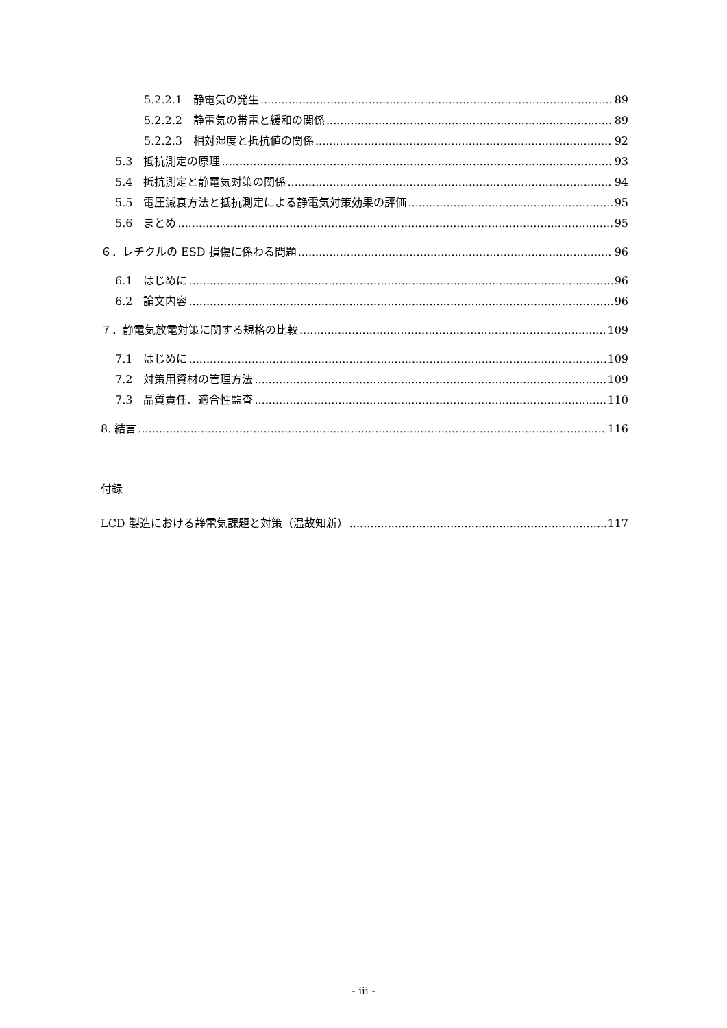5.2.2.1　静電気の発生 89
5.2.2.2　静電気の帯電と緩和の関係 89
5.2.2.3　相対湿度と抵抗値の関係 92
5.3　抵抗測定の原理 93
5.4　抵抗測定と静電気対策の関係 94
5.5　電圧減衰方法と抵抗測定による静電気対策効果の評価 95
5.6　まとめ 95
６．レチクルの ESD 損傷に係わる問題 96
6.1　はじめに 96
6.2　論文内容 96
７．静電気放電対策に関する規格の比較 109
7.1　はじめに 109
7.2　対策用資材の管理方法 109
7.3　品質責任、適合性監査 110
8. 結言 116
付録
LCD 製造における静電気課題と対策（温故知新） 117
- iii -